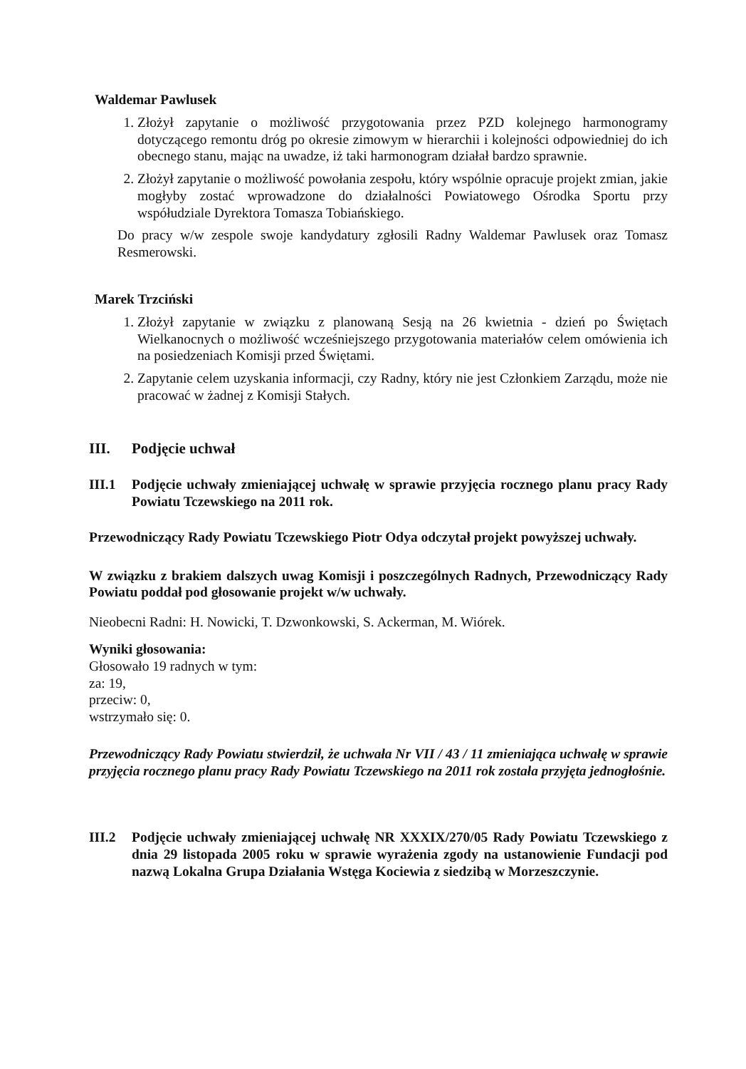Waldemar Pawlusek
1. Złożył zapytanie o możliwość przygotowania przez PZD kolejnego harmonogramy dotyczącego remontu dróg po okresie zimowym w hierarchii i kolejności odpowiedniej do ich obecnego stanu, mając na uwadze, iż taki harmonogram działał bardzo sprawnie.
2. Złożył zapytanie o możliwość powołania zespołu, który wspólnie opracuje projekt zmian, jakie mogłyby zostać wprowadzone do działalności Powiatowego Ośrodka Sportu przy współudziale Dyrektora Tomasza Tobiańskiego.
Do pracy w/w zespole swoje kandydatury zgłosili Radny Waldemar Pawlusek oraz Tomasz Resmerowski.
Marek Trzciński
1. Złożył zapytanie w związku z planowaną Sesją na 26 kwietnia - dzień po Świętach Wielkanocnych o możliwość wcześniejszego przygotowania materiałów celem omówienia ich na posiedzeniach Komisji przed Świętami.
2. Zapytanie celem uzyskania informacji, czy Radny, który nie jest Członkiem Zarządu, może nie pracować w żadnej z Komisji Stałych.
III. Podjęcie uchwał
III.1 Podjęcie uchwały zmieniającej uchwałę w sprawie przyjęcia rocznego planu pracy Rady Powiatu Tczewskiego na 2011 rok.
Przewodniczący Rady Powiatu Tczewskiego Piotr Odya odczytał projekt powyższej uchwały.
W związku z brakiem dalszych uwag Komisji i poszczególnych Radnych, Przewodniczący Rady Powiatu poddał pod głosowanie projekt w/w uchwały.
Nieobecni Radni: H. Nowicki, T. Dzwonkowski, S. Ackerman, M. Wiórek.
Wyniki głosowania:
Głosowało 19 radnych w tym:
za: 19,
przeciw: 0,
wstrzymało się: 0.
Przewodniczący Rady Powiatu stwierdził, że uchwała Nr VII / 43 / 11 zmieniająca uchwałę w sprawie przyjęcia rocznego planu pracy Rady Powiatu Tczewskiego na 2011 rok została przyjęta jednogłośnie.
III.2 Podjęcie uchwały zmieniającej uchwałę NR XXXIX/270/05 Rady Powiatu Tczewskiego z dnia 29 listopada 2005 roku w sprawie wyrażenia zgody na ustanowienie Fundacji pod nazwą Lokalna Grupa Działania Wstęga Kociewia z siedzibą w Morzeszczynie.